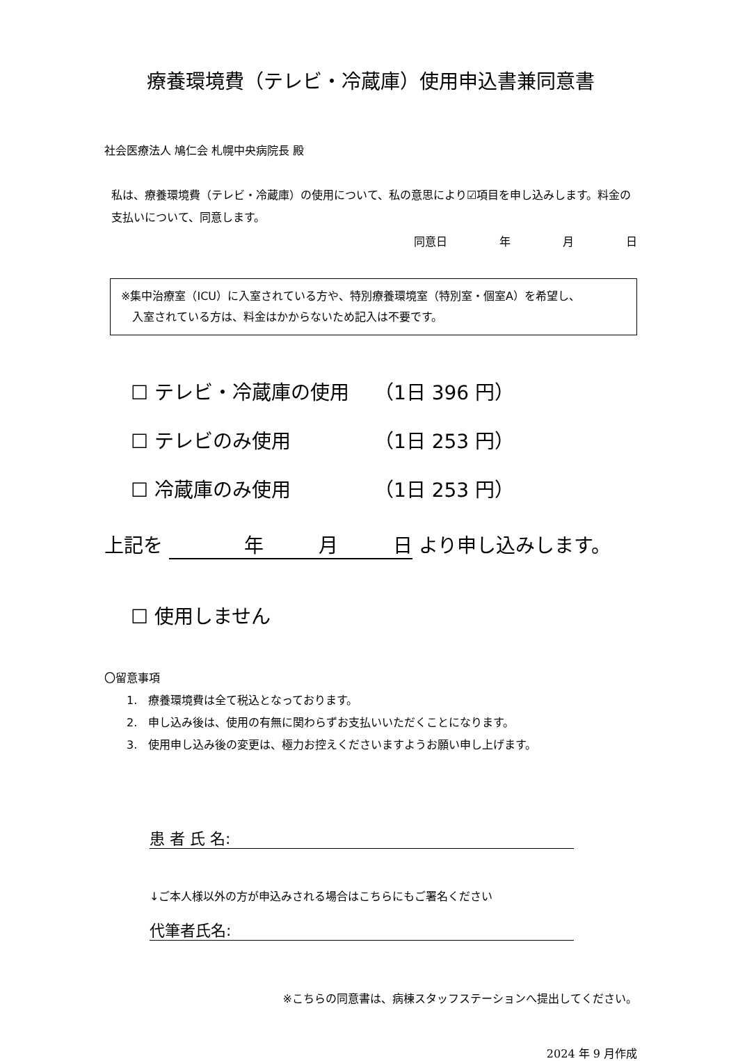療養環境費（テレビ・冷蔵庫）使用申込書兼同意書
社会医療法人 鳩仁会 札幌中央病院長 殿
私は、療養環境費（テレビ・冷蔵庫）の使用について、私の意思により☑項目を申し込みします。料金の支払いについて、同意します。
同意日 年 月 日
※集中治療室（ICU）に入室されている方や、特別療養環境室（特別室・個室A）を希望し、
　入室されている方は、料金はかからないため記入は不要です。
☐ テレビ・冷蔵庫の使用 （1日 396 円）
☐ テレビのみ使用 （1日 253 円）
☐ 冷蔵庫のみ使用 （1日 253 円）
上記を 年 月 日 より申し込みします。
☐ 使用しません
〇留意事項
　　1.　療養環境費は全て税込となっております。
　　2.　申し込み後は、使用の有無に関わらずお支払いいただくことになります。
　　3.　使用申し込み後の変更は、極力お控えくださいますようお願い申し上げます。
患 者 氏 名:
↓ご本人様以外の方が申込みされる場合はこちらにもご署名ください
代筆者氏名:
※こちらの同意書は、病棟スタッフステーションへ提出してください。
2024 年 9 月作成